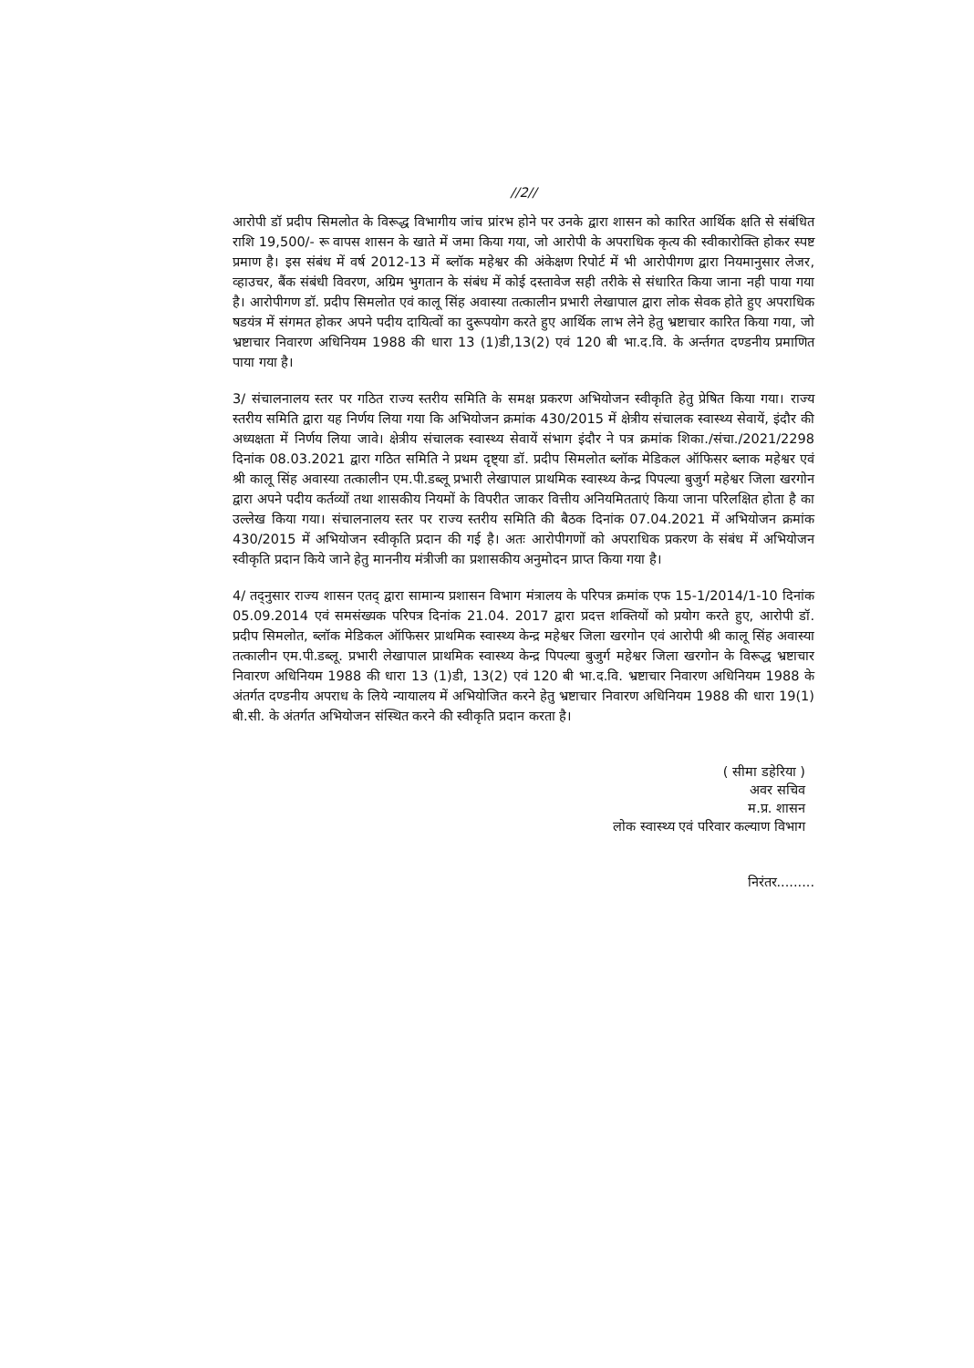//2//
आरोपी डॉ प्रदीप सिमलोत के विरूद्ध विभागीय जांच प्रांरभ होने पर उनके द्वारा शासन को कारित आर्थिक क्षति से संबंधित राशि 19,500/- रू वापस शासन के खाते में जमा किया गया, जो आरोपी के अपराधिक कृत्य की स्वीकारोक्ति होकर स्पष्ट प्रमाण है। इस संबंध में वर्ष 2012-13 में ब्लॉक महेश्वर की अंकेक्षण रिपोर्ट में भी आरोपीगण द्वारा नियमानुसार लेजर, व्हाउचर, बैंक संबंधी विवरण, अग्रिम भुगतान के संबंध में कोई दस्तावेज सही तरीके से संधारित किया जाना नही पाया गया है। आरोपीगण डॉ. प्रदीप सिमलोत एवं कालू सिंह अवास्या तत्कालीन प्रभारी लेखापाल द्वारा लोक सेवक होते हुए अपराधिक षडयंत्र में संगमत होकर अपने पदीय दायित्वों का दुरूपयोग करते हुए आर्थिक लाभ लेने हेतु भ्रष्टाचार कारित किया गया, जो भ्रष्टाचार निवारण अधिनियम 1988 की धारा 13 (1)डी,13(2) एवं 120 बी भा.द.वि. के अर्न्तगत दण्डनीय प्रमाणित पाया गया है।
3/ संचालनालय स्तर पर गठित राज्य स्तरीय समिति के समक्ष प्रकरण अभियोजन स्वीकृति हेतु प्रेषित किया गया। राज्य स्तरीय समिति द्वारा यह निर्णय लिया गया कि अभियोजन क्रमांक 430/2015 में क्षेत्रीय संचालक स्वास्थ्य सेवायें, इंदौर की अध्यक्षता में निर्णय लिया जावे। क्षेत्रीय संचालक स्वास्थ्य सेवायें संभाग इंदौर ने पत्र क्रमांक शिका./संचा./2021/2298 दिनांक 08.03.2021 द्वारा गठित समिति ने प्रथम दृष्ट्या डॉ. प्रदीप सिमलोत ब्लॉक मेडिकल ऑफिसर ब्लाक महेश्वर एवं श्री कालू सिंह अवास्या तत्कालीन एम.पी.डब्लू प्रभारी लेखापाल प्राथमिक स्वास्थ्य केन्द्र पिपल्या बुजुर्ग महेश्वर जिला खरगोन द्वारा अपने पदीय कर्तव्यों तथा शासकीय नियमों के विपरीत जाकर वित्तीय अनियमितताएं किया जाना परिलक्षित होता है का उल्लेख किया गया। संचालनालय स्तर पर राज्य स्तरीय समिति की बैठक दिनांक 07.04.2021 में अभियोजन क्रमांक 430/2015 में अभियोजन स्वीकृति प्रदान की गई है। अतः आरोपीगणों को अपराधिक प्रकरण के संबंध में अभियोजन स्वीकृति प्रदान किये जाने हेतु माननीय मंत्रीजी का प्रशासकीय अनुमोदन प्राप्त किया गया है।
4/ तद्नुसार राज्य शासन एतद् द्वारा सामान्य प्रशासन विभाग मंत्रालय के परिपत्र क्रमांक एफ 15-1/2014/1-10 दिनांक 05.09.2014 एवं समसंख्यक परिपत्र दिनांक 21.04. 2017 द्वारा प्रदत्त शक्तियों को प्रयोग करते हुए, आरोपी डॉ. प्रदीप सिमलोत, ब्लॉक मेडिकल ऑफिसर प्राथमिक स्वास्थ्य केन्द्र महेश्वर जिला खरगोन एवं आरोपी श्री कालू सिंह अवास्या तत्कालीन एम.पी.डब्लू. प्रभारी लेखापाल प्राथमिक स्वास्थ्य केन्द्र पिपल्या बुजुर्ग महेश्वर जिला खरगोन के विरूद्ध भ्रष्टाचार निवारण अधिनियम 1988 की धारा 13 (1)डी, 13(2) एवं 120 बी भा.द.वि. भ्रष्टाचार निवारण अधिनियम 1988 के अंतर्गत दण्डनीय अपराध के लिये न्यायालय में अभियोजित करने हेतु भ्रष्टाचार निवारण अधिनियम 1988 की धारा 19(1) बी.सी. के अंतर्गत अभियोजन संस्थित करने की स्वीकृति प्रदान करता है।
( सीमा डहेरिया )
अवर सचिव
म.प्र. शासन
लोक स्वास्थ्य एवं परिवार कल्याण विभाग
निरंतर.........